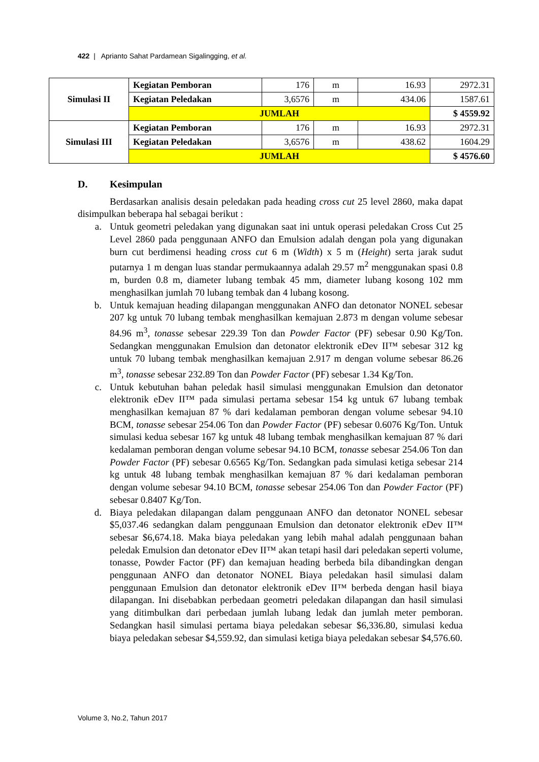422 | Aprianto Sahat Pardamean Sigalingging, et al.
| Simulasi II | Kegiatan Pemboran | 176 | m | 16.93 | 2972.31 |
| | Kegiatan Peledakan | 3,6576 | m | 434.06 | 1587.61 |
| | JUMLAH | | | | $ 4559.92 |
| Simulasi III | Kegiatan Pemboran | 176 | m | 16.93 | 2972.31 |
| | Kegiatan Peledakan | 3,6576 | m | 438.62 | 1604.29 |
| | JUMLAH | | | | $ 4576.60 |
D. Kesimpulan
Berdasarkan analisis desain peledakan pada heading cross cut 25 level 2860, maka dapat disimpulkan beberapa hal sebagai berikut :
a. Untuk geometri peledakan yang digunakan saat ini untuk operasi peledakan Cross Cut 25 Level 2860 pada penggunaan ANFO dan Emulsion adalah dengan pola yang digunakan burn cut berdimensi heading cross cut 6 m (Width) x 5 m (Height) serta jarak sudut putarnya 1 m dengan luas standar permukaannya adalah 29.57 m<sup>2</sup> menggunakan spasi 0.8 m, burden 0.8 m, diameter lubang tembak 45 mm, diameter lubang kosong 102 mm menghasilkan jumlah 70 lubang tembak dan 4 lubang kosong.
b. Untuk kemajuan heading dilapangan menggunakan ANFO dan detonator NONEL sebesar 207 kg untuk 70 lubang tembak menghasilkan kemajuan 2.873 m dengan volume sebesar 84.96 m<sup>3</sup>, tonasse sebesar 229.39 Ton dan Powder Factor (PF) sebesar 0.90 Kg/Ton. Sedangkan menggunakan Emulsion dan detonator elektronik eDev II™ sebesar 312 kg untuk 70 lubang tembak menghasilkan kemajuan 2.917 m dengan volume sebesar 86.26 m<sup>3</sup>, tonasse sebesar 232.89 Ton dan Powder Factor (PF) sebesar 1.34 Kg/Ton.
c. Untuk kebutuhan bahan peledak hasil simulasi menggunakan Emulsion dan detonator elektronik eDev II™ pada simulasi pertama sebesar 154 kg untuk 67 lubang tembak menghasilkan kemajuan 87 % dari kedalaman pemboran dengan volume sebesar 94.10 BCM, tonasse sebesar 254.06 Ton dan Powder Factor (PF) sebesar 0.6076 Kg/Ton. Untuk simulasi kedua sebesar 167 kg untuk 48 lubang tembak menghasilkan kemajuan 87 % dari kedalaman pemboran dengan volume sebesar 94.10 BCM, tonasse sebesar 254.06 Ton dan Powder Factor (PF) sebesar 0.6565 Kg/Ton. Sedangkan pada simulasi ketiga sebesar 214 kg untuk 48 lubang tembak menghasilkan kemajuan 87 % dari kedalaman pemboran dengan volume sebesar 94.10 BCM, tonasse sebesar 254.06 Ton dan Powder Factor (PF) sebesar 0.8407 Kg/Ton.
d. Biaya peledakan dilapangan dalam penggunaan ANFO dan detonator NONEL sebesar $5,037.46 sedangkan dalam penggunaan Emulsion dan detonator elektronik eDev II™ sebesar $6,674.18. Maka biaya peledakan yang lebih mahal adalah penggunaan bahan peledak Emulsion dan detonator eDev II™ akan tetapi hasil dari peledakan seperti volume, tonasse, Powder Factor (PF) dan kemajuan heading berbeda bila dibandingkan dengan penggunaan ANFO dan detonator NONEL Biaya peledakan hasil simulasi dalam penggunaan Emulsion dan detonator elektronik eDev II™ berbeda dengan hasil biaya dilapangan. Ini disebabkan perbedaan geometri peledakan dilapangan dan hasil simulasi yang ditimbulkan dari perbedaan jumlah lubang ledak dan jumlah meter pemboran. Sedangkan hasil simulasi pertama biaya peledakan sebesar $6,336.80, simulasi kedua biaya peledakan sebesar $4,559.92, dan simulasi ketiga biaya peledakan sebesar $4,576.60.
Volume 3, No.2, Tahun 2017